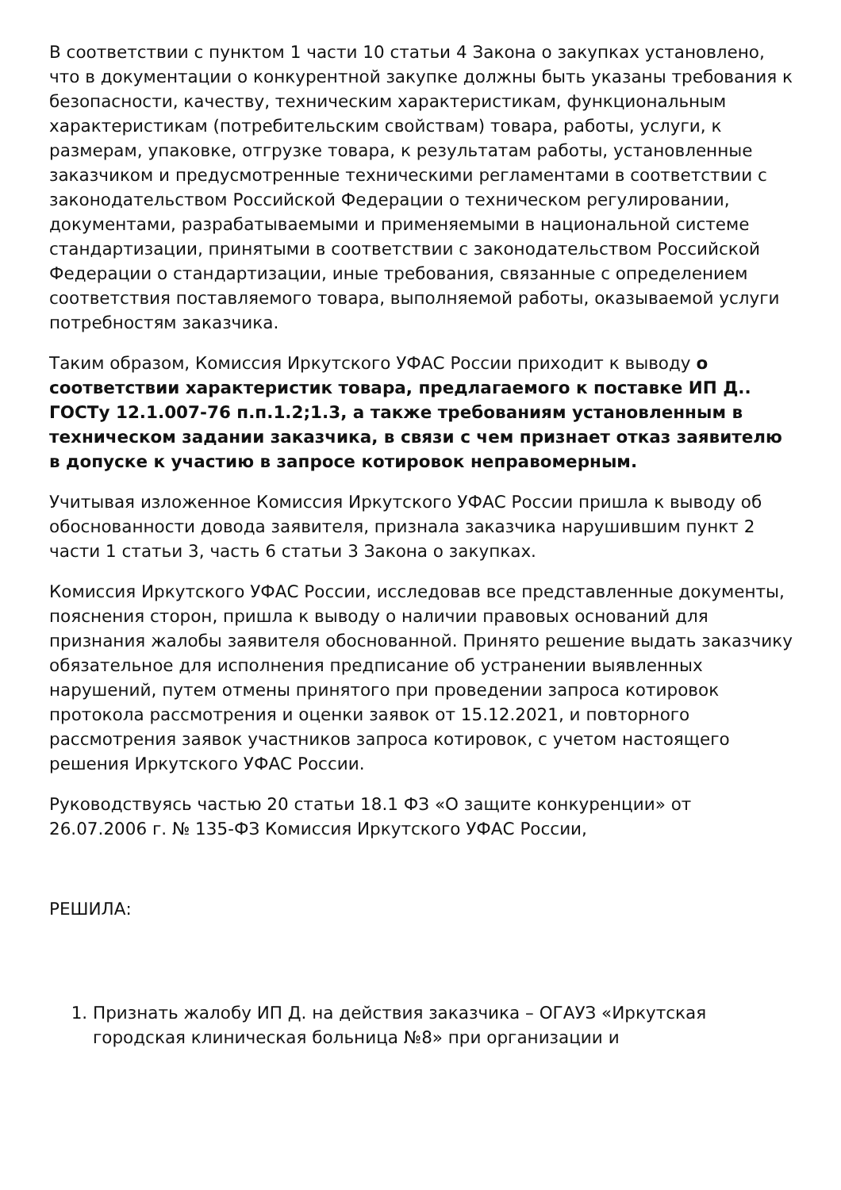В соответствии с пунктом 1 части 10 статьи 4 Закона о закупках установлено, что в документации о конкурентной закупке должны быть указаны требования к безопасности, качеству, техническим характеристикам, функциональным характеристикам (потребительским свойствам) товара, работы, услуги, к размерам, упаковке, отгрузке товара, к результатам работы, установленные заказчиком и предусмотренные техническими регламентами в соответствии с законодательством Российской Федерации о техническом регулировании, документами, разрабатываемыми и применяемыми в национальной системе стандартизации, принятыми в соответствии с законодательством Российской Федерации о стандартизации, иные требования, связанные с определением соответствия поставляемого товара, выполняемой работы, оказываемой услуги потребностям заказчика.
Таким образом, Комиссия Иркутского УФАС России приходит к выводу о соответствии характеристик товара, предлагаемого к поставке ИП Д.. ГОСТу 12.1.007-76 п.п.1.2;1.3, а также требованиям установленным в техническом задании заказчика, в связи с чем признает отказ заявителю в допуске к участию в запросе котировок неправомерным.
Учитывая изложенное Комиссия Иркутского УФАС России пришла к выводу об обоснованности довода заявителя, признала заказчика нарушившим пункт 2 части 1 статьи 3, часть 6 статьи 3 Закона о закупках.
Комиссия Иркутского УФАС России, исследовав все представленные документы, пояснения сторон, пришла к выводу о наличии правовых оснований для признания жалобы заявителя обоснованной. Принято решение выдать заказчику обязательное для исполнения предписание об устранении выявленных нарушений, путем отмены принятого при проведении запроса котировок протокола рассмотрения и оценки заявок от 15.12.2021, и повторного рассмотрения заявок участников запроса котировок, с учетом настоящего решения Иркутского УФАС России.
Руководствуясь частью 20 статьи 18.1 ФЗ «О защите конкуренции» от 26.07.2006 г. № 135-ФЗ Комиссия Иркутского УФАС России,
РЕШИЛА:
1. Признать жалобу ИП Д. на действия заказчика – ОГАУЗ «Иркутская городская клиническая больница №8» при организации и